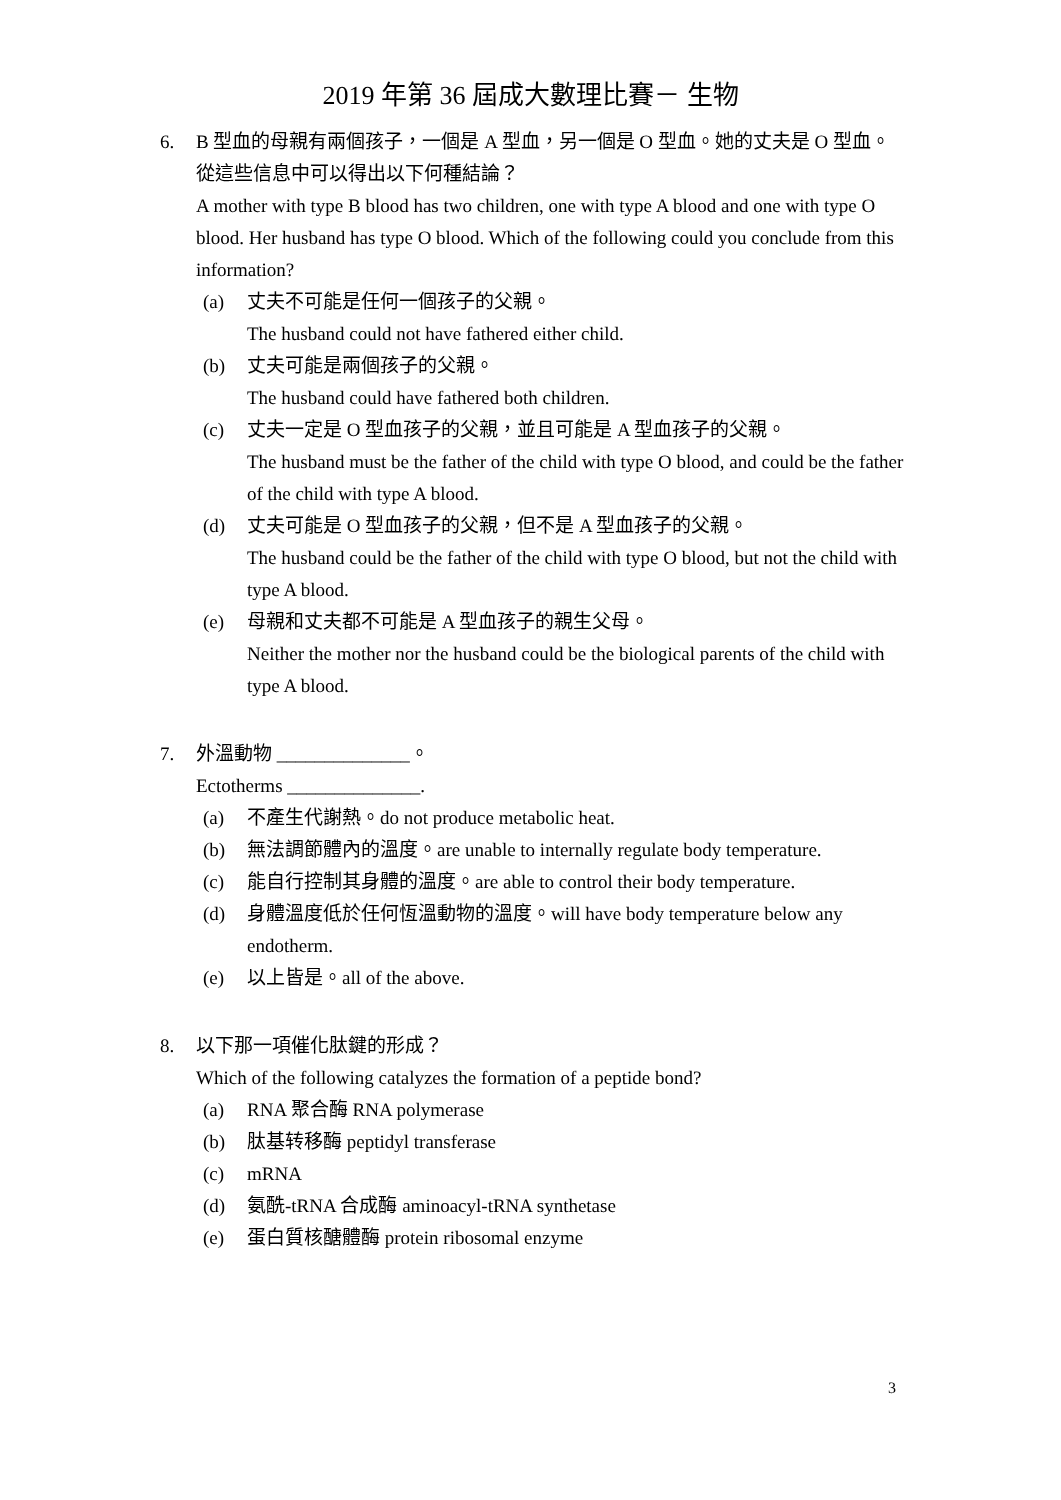2019 年第 36 屆成大數理比賽－ 生物
6. B 型血的母親有兩個孩子，一個是 A 型血，另一個是 O 型血。她的丈夫是 O 型血。從這些信息中可以得出以下何種結論？
A mother with type B blood has two children, one with type A blood and one with type O blood. Her husband has type O blood. Which of the following could you conclude from this information?
(a) 丈夫不可能是任何一個孩子的父親。
The husband could not have fathered either child.
(b) 丈夫可能是兩個孩子的父親。
The husband could have fathered both children.
(c) 丈夫一定是 O 型血孩子的父親，並且可能是 A 型血孩子的父親。
The husband must be the father of the child with type O blood, and could be the father of the child with type A blood.
(d) 丈夫可能是 O 型血孩子的父親，但不是 A 型血孩子的父親。
The husband could be the father of the child with type O blood, but not the child with type A blood.
(e) 母親和丈夫都不可能是 A 型血孩子的親生父母。
Neither the mother nor the husband could be the biological parents of the child with type A blood.
7. 外溫動物 ______________。
Ectotherms ______________.
(a) 不產生代謝熱。do not produce metabolic heat.
(b) 無法調節體內的溫度。are unable to internally regulate body temperature.
(c) 能自行控制其身體的溫度。are able to control their body temperature.
(d) 身體溫度低於任何恆溫動物的溫度。will have body temperature below any endotherm.
(e) 以上皆是。all of the above.
8. 以下那一項催化肽鍵的形成？
Which of the following catalyzes the formation of a peptide bond?
(a) RNA 聚合酶 RNA polymerase
(b) 肽基转移酶 peptidyl transferase
(c) mRNA
(d) 氨酰-tRNA 合成酶 aminoacyl-tRNA synthetase
(e) 蛋白質核醣體酶 protein ribosomal enzyme
3